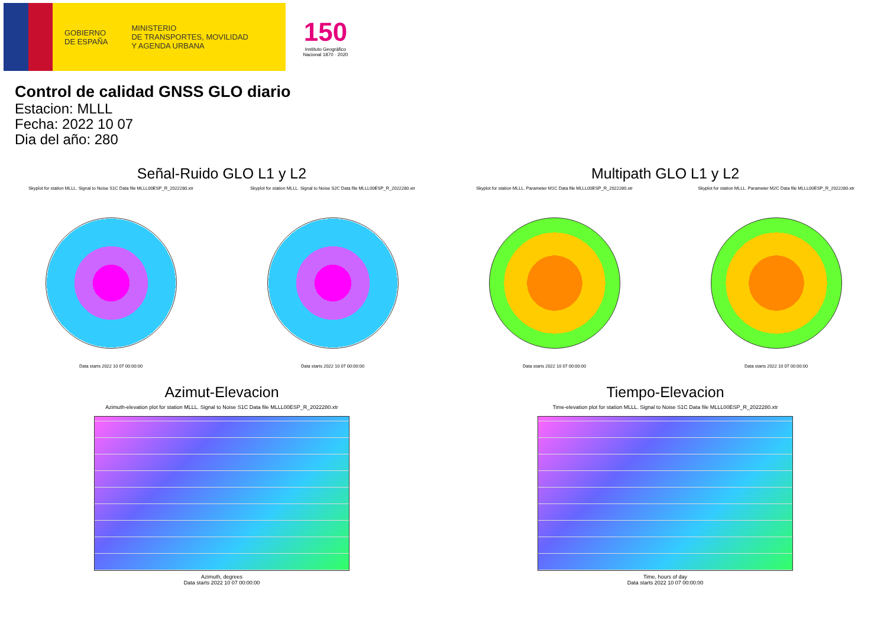GOBIERNO
DE ESPAÑA
MINISTERIO
DE TRANSPORTES, MOVILIDAD
Y AGENDA URBANA
150
Instituto Geográfico
Nacional 1870 · 2020
Control de calidad GNSS GLO diario
Estacion: MLLL
Fecha: 2022 10 07
Dia del año: 280
Señal-Ruido GLO L1 y L2
Skyplot for station MLLL. Signal to Noise S1C Data file MLLL00ESP_R_2022280.xtr
Data starts 2022 10 07 00:00:00
Skyplot for station MLLL. Signal to Noise S2C Data file MLLL00ESP_R_2022280.xtr
Data starts 2022 10 07 00:00:00
Multipath GLO L1 y L2
Skyplot for station MLLL. Parameter M1C Data file MLLL00ESP_R_2022280.xtr
Data starts 2022 10 07 00:00:00
Skyplot for station MLLL. Parameter M2C Data file MLLL00ESP_R_2022280.xtr
Data starts 2022 10 07 00:00:00
Azimut-Elevacion
Azimuth-elevation plot for station MLLL. Signal to Noise S1C Data file MLLL00ESP_R_2022280.xtr
Azimuth, degrees
Data starts 2022 10 07 00:00:00
Tiempo-Elevacion
Time-elevation plot for station MLLL. Signal to Noise S1C Data file MLLL00ESP_R_2022280.xtr
Time, hours of day
Data starts 2022 10 07 00:00:00